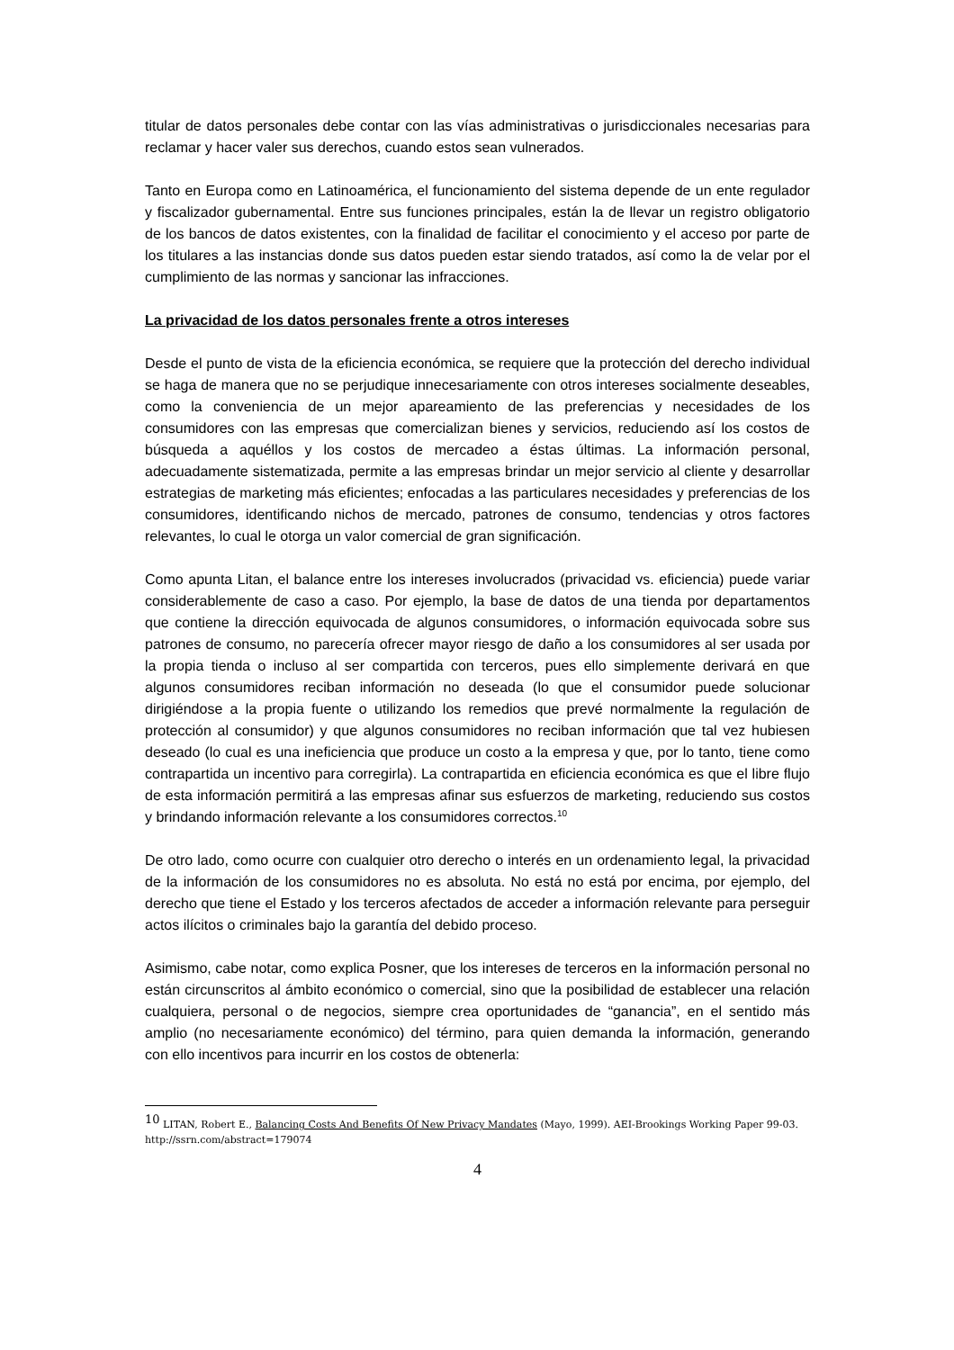titular de datos personales debe contar con las vías administrativas o jurisdiccionales necesarias para reclamar y hacer valer sus derechos, cuando estos sean vulnerados.
Tanto en Europa como en Latinoamérica, el funcionamiento del sistema depende de un ente regulador y fiscalizador gubernamental. Entre sus funciones principales, están la de llevar un registro obligatorio de los bancos de datos existentes, con la finalidad de facilitar el conocimiento y el acceso por parte de los titulares a las instancias donde sus datos pueden estar siendo tratados, así como la de velar por el cumplimiento de las normas y sancionar las infracciones.
La privacidad de los datos personales frente a otros intereses
Desde el punto de vista de la eficiencia económica, se requiere que la protección del derecho individual se haga de manera que no se perjudique innecesariamente con otros intereses socialmente deseables, como la conveniencia de un mejor apareamiento de las preferencias y necesidades de los consumidores con las empresas que comercializan bienes y servicios, reduciendo así los costos de búsqueda a aquéllos y los costos de mercadeo a éstas últimas. La información personal, adecuadamente sistematizada, permite a las empresas brindar un mejor servicio al cliente y desarrollar estrategias de marketing más eficientes; enfocadas a las particulares necesidades y preferencias de los consumidores, identificando nichos de mercado, patrones de consumo, tendencias y otros factores relevantes, lo cual le otorga un valor comercial de gran significación.
Como apunta Litan, el balance entre los intereses involucrados (privacidad vs. eficiencia) puede variar considerablemente de caso a caso. Por ejemplo, la base de datos de una tienda por departamentos que contiene la dirección equivocada de algunos consumidores, o información equivocada sobre sus patrones de consumo, no parecería ofrecer mayor riesgo de daño a los consumidores al ser usada por la propia tienda o incluso al ser compartida con terceros, pues ello simplemente derivará en que algunos consumidores reciban información no deseada (lo que el consumidor puede solucionar dirigiéndose a la propia fuente o utilizando los remedios que prevé normalmente la regulación de protección al consumidor) y que algunos consumidores no reciban información que tal vez hubiesen deseado (lo cual es una ineficiencia que produce un costo a la empresa y que, por lo tanto, tiene como contrapartida un incentivo para corregirla). La contrapartida en eficiencia económica es que el libre flujo de esta información permitirá a las empresas afinar sus esfuerzos de marketing, reduciendo sus costos y brindando información relevante a los consumidores correctos.<sup>10</sup>
De otro lado, como ocurre con cualquier otro derecho o interés en un ordenamiento legal, la privacidad de la información de los consumidores no es absoluta. No está no está por encima, por ejemplo, del derecho que tiene el Estado y los terceros afectados de acceder a información relevante para perseguir actos ilícitos o criminales bajo la garantía del debido proceso.
Asimismo, cabe notar, como explica Posner, que los intereses de terceros en la información personal no están circunscritos al ámbito económico o comercial, sino que la posibilidad de establecer una relación cualquiera, personal o de negocios, siempre crea oportunidades de “ganancia”, en el sentido más amplio (no necesariamente económico) del término, para quien demanda la información, generando con ello incentivos para incurrir en los costos de obtenerla:
<sup>10</sup> LITAN, Robert E., Balancing Costs And Benefits Of New Privacy Mandates (Mayo, 1999). AEI-Brookings Working Paper 99-03. http://ssrn.com/abstract=179074
4